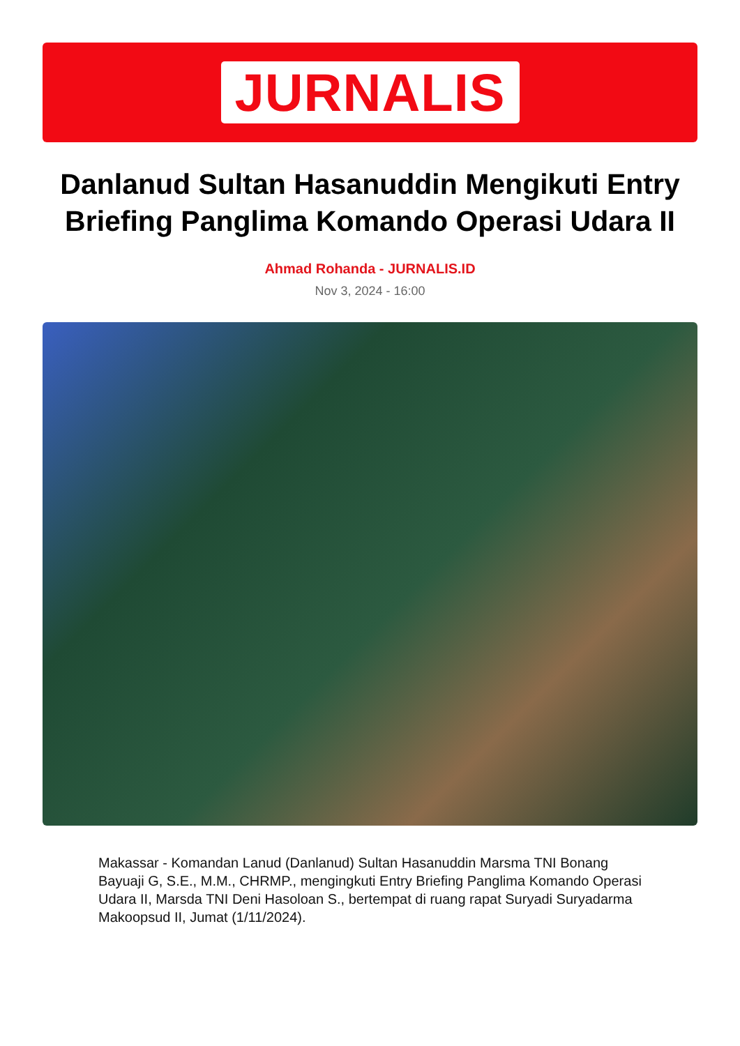JURNALIS
Danlanud Sultan Hasanuddin Mengikuti Entry Briefing Panglima Komando Operasi Udara II
Ahmad Rohanda - JURNALIS.ID
Nov 3, 2024 - 16:00
Makassar - Komandan Lanud (Danlanud) Sultan Hasanuddin Marsma TNI Bonang Bayuaji G, S.E., M.M., CHRMP., mengingkuti Entry Briefing Panglima Komando Operasi Udara II, Marsda TNI Deni Hasoloan S., bertempat di ruang rapat Suryadi Suryadarma Makoopsud II, Jumat (1/11/2024).